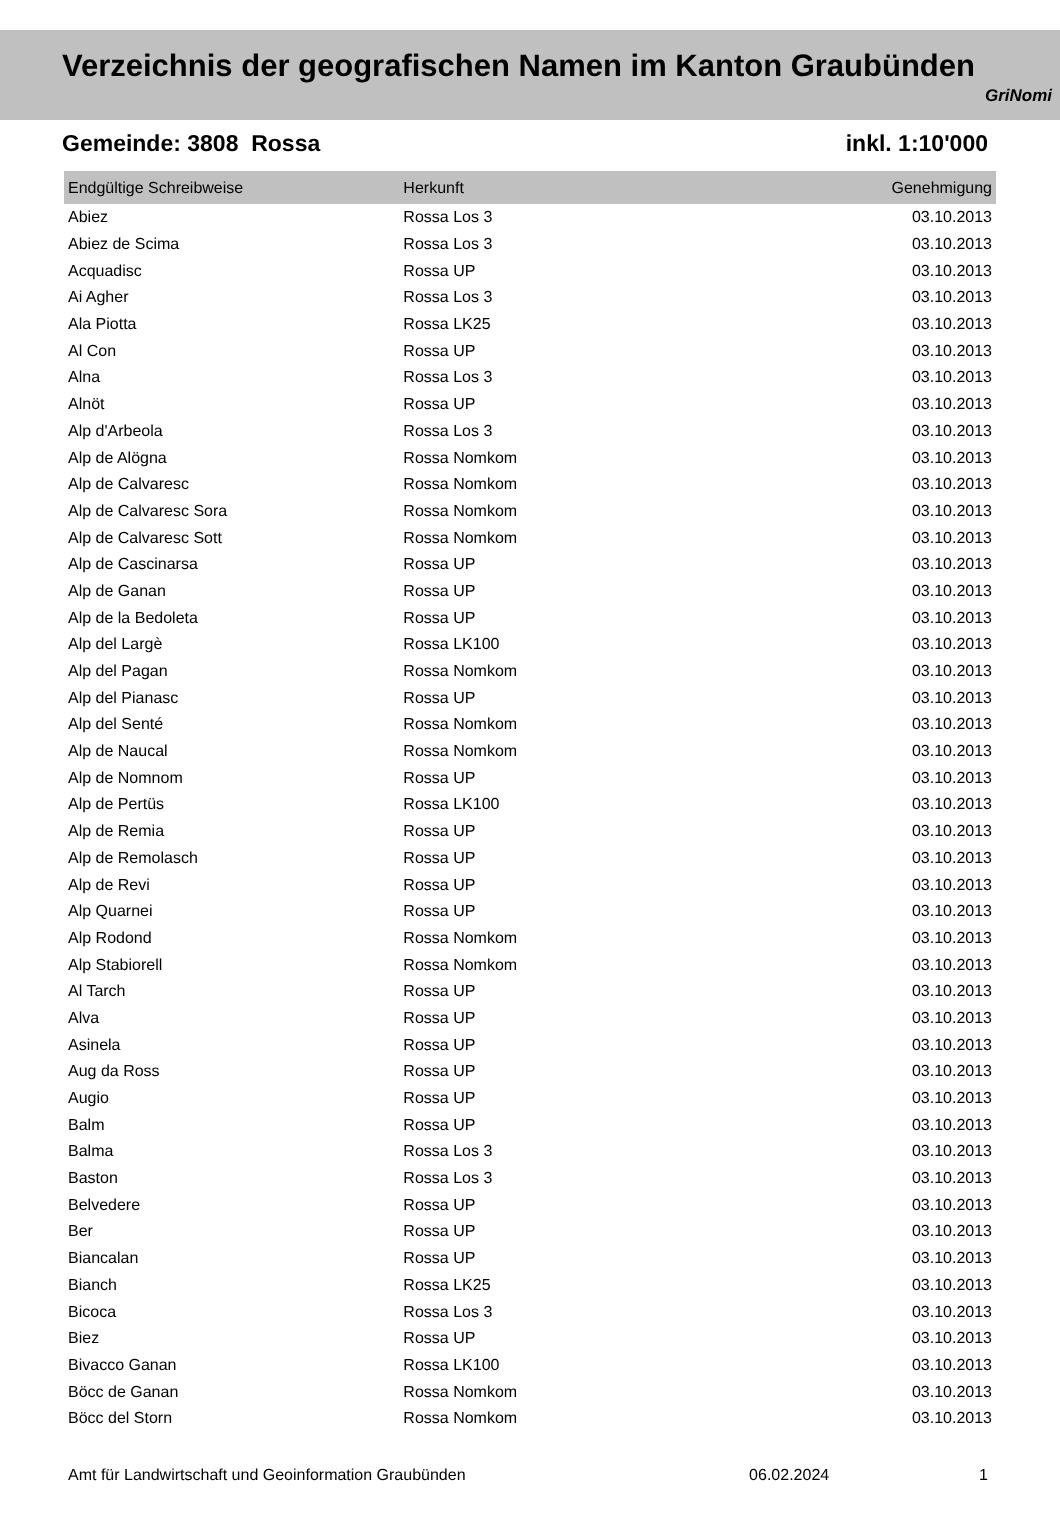Verzeichnis der geografischen Namen im Kanton Graubünden
GriNomi
Gemeinde: 3808 Rossa inkl. 1:10'000
| Endgültige Schreibweise | Herkunft | Genehmigung |
| --- | --- | --- |
| Abiez | Rossa Los 3 | 03.10.2013 |
| Abiez de Scima | Rossa Los 3 | 03.10.2013 |
| Acquadisc | Rossa UP | 03.10.2013 |
| Ai Agher | Rossa Los 3 | 03.10.2013 |
| Ala Piotta | Rossa LK25 | 03.10.2013 |
| Al Con | Rossa UP | 03.10.2013 |
| Alna | Rossa Los 3 | 03.10.2013 |
| Alnöt | Rossa UP | 03.10.2013 |
| Alp d'Arbeola | Rossa Los 3 | 03.10.2013 |
| Alp de Alögna | Rossa Nomkom | 03.10.2013 |
| Alp de Calvaresc | Rossa Nomkom | 03.10.2013 |
| Alp de Calvaresc Sora | Rossa Nomkom | 03.10.2013 |
| Alp de Calvaresc Sott | Rossa Nomkom | 03.10.2013 |
| Alp de Cascinarsa | Rossa UP | 03.10.2013 |
| Alp de Ganan | Rossa UP | 03.10.2013 |
| Alp de la Bedoleta | Rossa UP | 03.10.2013 |
| Alp del Largè | Rossa LK100 | 03.10.2013 |
| Alp del Pagan | Rossa Nomkom | 03.10.2013 |
| Alp del Pianasc | Rossa UP | 03.10.2013 |
| Alp del Senté | Rossa Nomkom | 03.10.2013 |
| Alp de Naucal | Rossa Nomkom | 03.10.2013 |
| Alp de Nomnom | Rossa UP | 03.10.2013 |
| Alp de Pertüs | Rossa LK100 | 03.10.2013 |
| Alp de Remia | Rossa UP | 03.10.2013 |
| Alp de Remolasch | Rossa UP | 03.10.2013 |
| Alp de Revi | Rossa UP | 03.10.2013 |
| Alp Quarnei | Rossa UP | 03.10.2013 |
| Alp Rodond | Rossa Nomkom | 03.10.2013 |
| Alp Stabiorell | Rossa Nomkom | 03.10.2013 |
| Al Tarch | Rossa UP | 03.10.2013 |
| Alva | Rossa UP | 03.10.2013 |
| Asinela | Rossa UP | 03.10.2013 |
| Aug da Ross | Rossa UP | 03.10.2013 |
| Augio | Rossa UP | 03.10.2013 |
| Balm | Rossa UP | 03.10.2013 |
| Balma | Rossa Los 3 | 03.10.2013 |
| Baston | Rossa Los 3 | 03.10.2013 |
| Belvedere | Rossa UP | 03.10.2013 |
| Ber | Rossa UP | 03.10.2013 |
| Biancalan | Rossa UP | 03.10.2013 |
| Bianch | Rossa LK25 | 03.10.2013 |
| Bicoca | Rossa Los 3 | 03.10.2013 |
| Biez | Rossa UP | 03.10.2013 |
| Bivacco Ganan | Rossa LK100 | 03.10.2013 |
| Böcc de Ganan | Rossa Nomkom | 03.10.2013 |
| Böcc del Storn | Rossa Nomkom | 03.10.2013 |
Amt für Landwirtschaft und Geoinformation Graubünden 06.02.2024 1